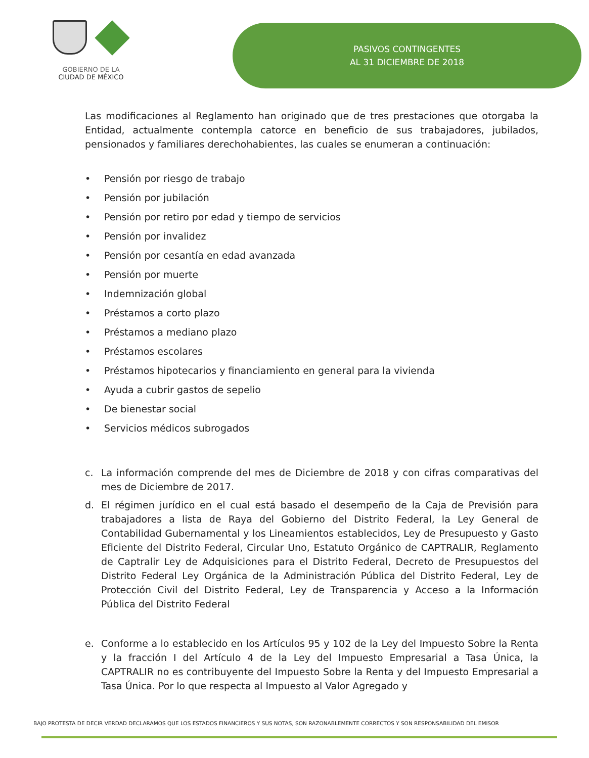GOBIERNO DE LA
CIUDAD DE MÉXICO
PASIVOS CONTINGENTES
AL 31 DICIEMBRE DE 2018
Las modificaciones al Reglamento han originado que de tres prestaciones que otorgaba la Entidad, actualmente contempla catorce en beneficio de sus trabajadores, jubilados, pensionados y familiares derechohabientes, las cuales se enumeran a continuación:
• Pensión por riesgo de trabajo
• Pensión por jubilación
• Pensión por retiro por edad y tiempo de servicios
• Pensión por invalidez
• Pensión por cesantía en edad avanzada
• Pensión por muerte
• Indemnización global
• Préstamos a corto plazo
• Préstamos a mediano plazo
• Préstamos escolares
• Préstamos hipotecarios y financiamiento en general para la vivienda
• Ayuda a cubrir gastos de sepelio
• De bienestar social
• Servicios médicos subrogados
c. La información comprende del mes de Diciembre de 2018 y con cifras comparativas del mes de Diciembre de 2017.
d. El régimen jurídico en el cual está basado el desempeño de la Caja de Previsión para trabajadores a lista de Raya del Gobierno del Distrito Federal, la Ley General de Contabilidad Gubernamental y los Lineamientos establecidos, Ley de Presupuesto y Gasto Eficiente del Distrito Federal, Circular Uno, Estatuto Orgánico de CAPTRALIR, Reglamento de Captralir Ley de Adquisiciones para el Distrito Federal, Decreto de Presupuestos del Distrito Federal Ley Orgánica de la Administración Pública del Distrito Federal, Ley de Protección Civil del Distrito Federal, Ley de Transparencia y Acceso a la Información Pública del Distrito Federal
e. Conforme a lo establecido en los Artículos 95 y 102 de la Ley del Impuesto Sobre la Renta y la fracción I del Artículo 4 de la Ley del Impuesto Empresarial a Tasa Única, la CAPTRALIR no es contribuyente del Impuesto Sobre la Renta y del Impuesto Empresarial a Tasa Única. Por lo que respecta al Impuesto al Valor Agregado y
BAJO PROTESTA DE DECIR VERDAD DECLARAMOS QUE LOS ESTADOS FINANCIEROS Y SUS NOTAS, SON RAZONABLEMENTE CORRECTOS Y SON RESPONSABILIDAD DEL EMISOR